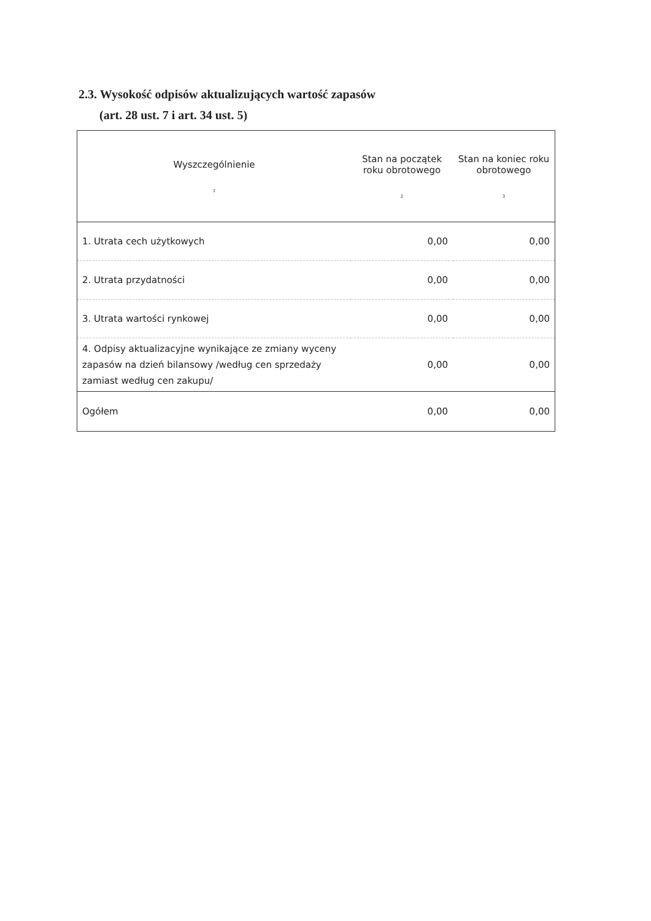2.3. Wysokość odpisów aktualizujących wartość zapasów
(art. 28 ust. 7 i art. 34 ust. 5)
| Wyszczególnienie 1 | Stan na początek roku obrotowego 2 | Stan na koniec roku obrotowego 3 |
| --- | --- | --- |
| 1. Utrata cech użytkowych | 0,00 | 0,00 |
| 2. Utrata przydatności | 0,00 | 0,00 |
| 3. Utrata wartości rynkowej | 0,00 | 0,00 |
| 4. Odpisy aktualizacyjne wynikające ze zmiany wyceny zapasów na dzień bilansowy /według cen sprzedaży zamiast według cen zakupu/ | 0,00 | 0,00 |
| Ogółem | 0,00 | 0,00 |